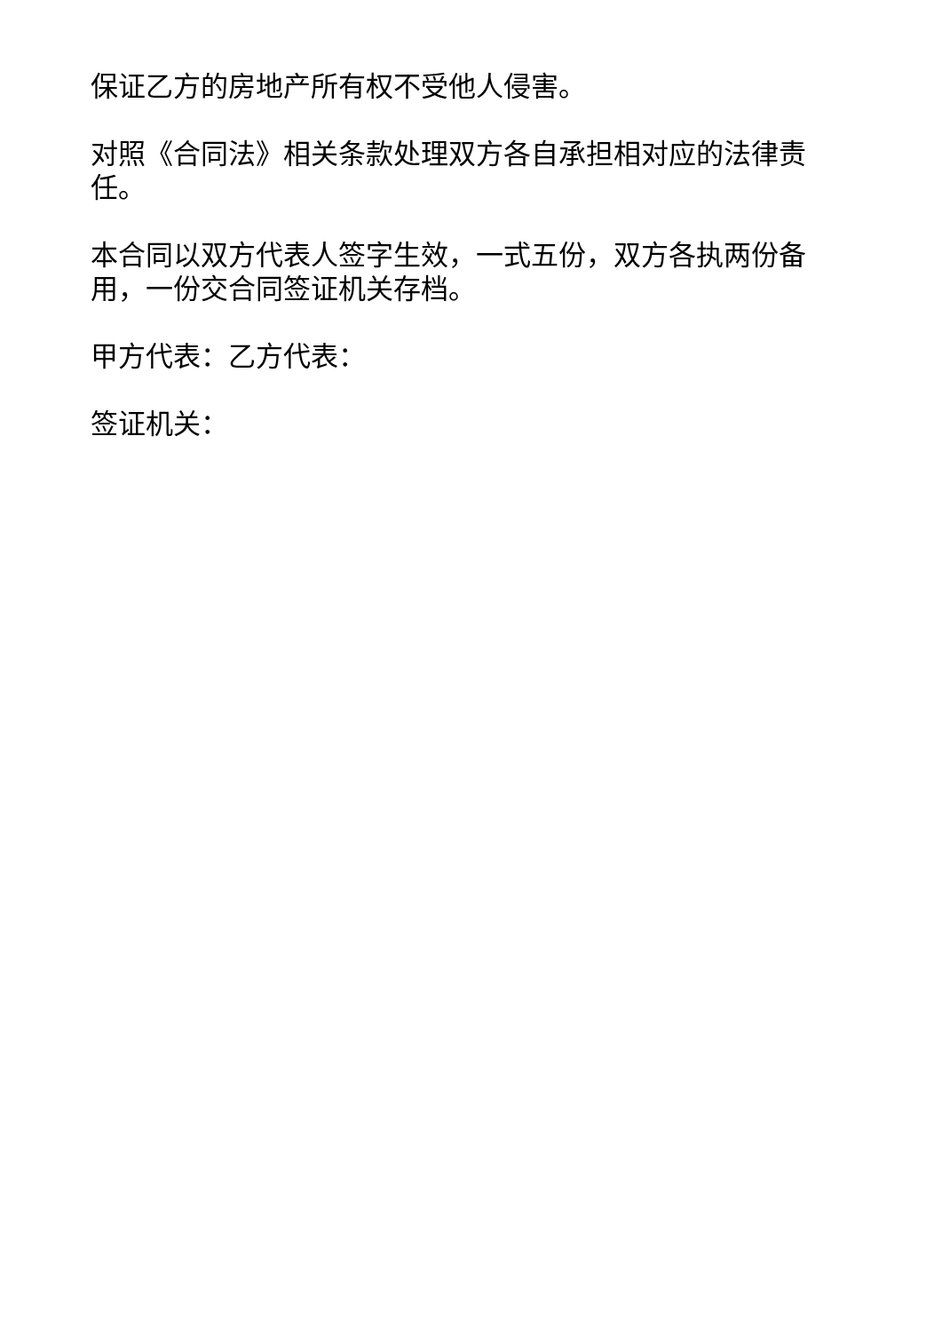保证乙方的房地产所有权不受他人侵害。
对照《合同法》相关条款处理双方各自承担相对应的法律责任。
本合同以双方代表人签字生效，一式五份，双方各执两份备用，一份交合同签证机关存档。
甲方代表：乙方代表：
签证机关：